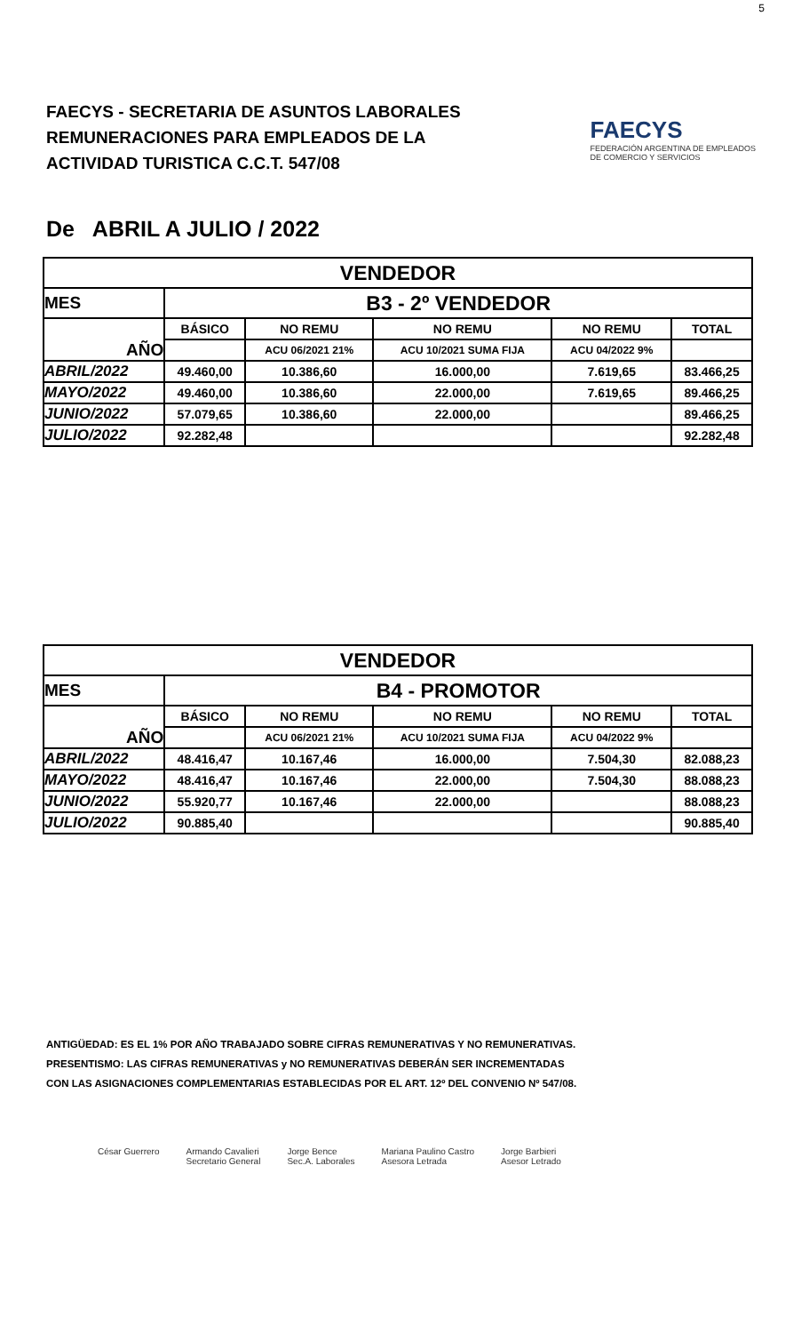5
FAECYS - SECRETARIA DE ASUNTOS LABORALES
REMUNERACIONES PARA EMPLEADOS DE LA
ACTIVIDAD TURISTICA C.C.T. 547/08
FAECYS
FEDERACIÓN ARGENTINA DE EMPLEADOS
DE COMERCIO Y SERVICIOS
De ABRIL A JULIO / 2022
| VENDEDOR | | | | | |
| MES | B3 - 2º VENDEDOR | | | | |
| AÑO | BÁSICO | NO REMU | NO REMU | NO REMU | TOTAL |
| | | ACU 06/2021 21% | ACU 10/2021 SUMA FIJA | ACU 04/2022 9% | |
| ABRIL/2022 | 49.460,00 | 10.386,60 | 16.000,00 | 7.619,65 | 83.466,25 |
| MAYO/2022 | 49.460,00 | 10.386,60 | 22.000,00 | 7.619,65 | 89.466,25 |
| JUNIO/2022 | 57.079,65 | 10.386,60 | 22.000,00 | | 89.466,25 |
| JULIO/2022 | 92.282,48 | | | | 92.282,48 |
| VENDEDOR | | | | | |
| MES | B4 - PROMOTOR | | | | |
| AÑO | BÁSICO | NO REMU | NO REMU | NO REMU | TOTAL |
| | | ACU 06/2021 21% | ACU 10/2021 SUMA FIJA | ACU 04/2022 9% | |
| ABRIL/2022 | 48.416,47 | 10.167,46 | 16.000,00 | 7.504,30 | 82.088,23 |
| MAYO/2022 | 48.416,47 | 10.167,46 | 22.000,00 | 7.504,30 | 88.088,23 |
| JUNIO/2022 | 55.920,77 | 10.167,46 | 22.000,00 | | 88.088,23 |
| JULIO/2022 | 90.885,40 | | | | 90.885,40 |
ANTIGÜEDAD: ES EL 1% POR AÑO TRABAJADO SOBRE CIFRAS REMUNERATIVAS Y NO REMUNERATIVAS.
PRESENTISMO: LAS CIFRAS REMUNERATIVAS y NO REMUNERATIVAS DEBERÁN SER INCREMENTADAS
CON LAS ASIGNACIONES COMPLEMENTARIAS ESTABLECIDAS POR EL ART. 12º DEL CONVENIO Nº 547/08.
César Guerrero Armando Cavalieri
Secretario General Jorge Bence
Sec.A. Laborales Mariana Paulino Castro
Asesora Letrada Jorge Barbieri
Asesor Letrado